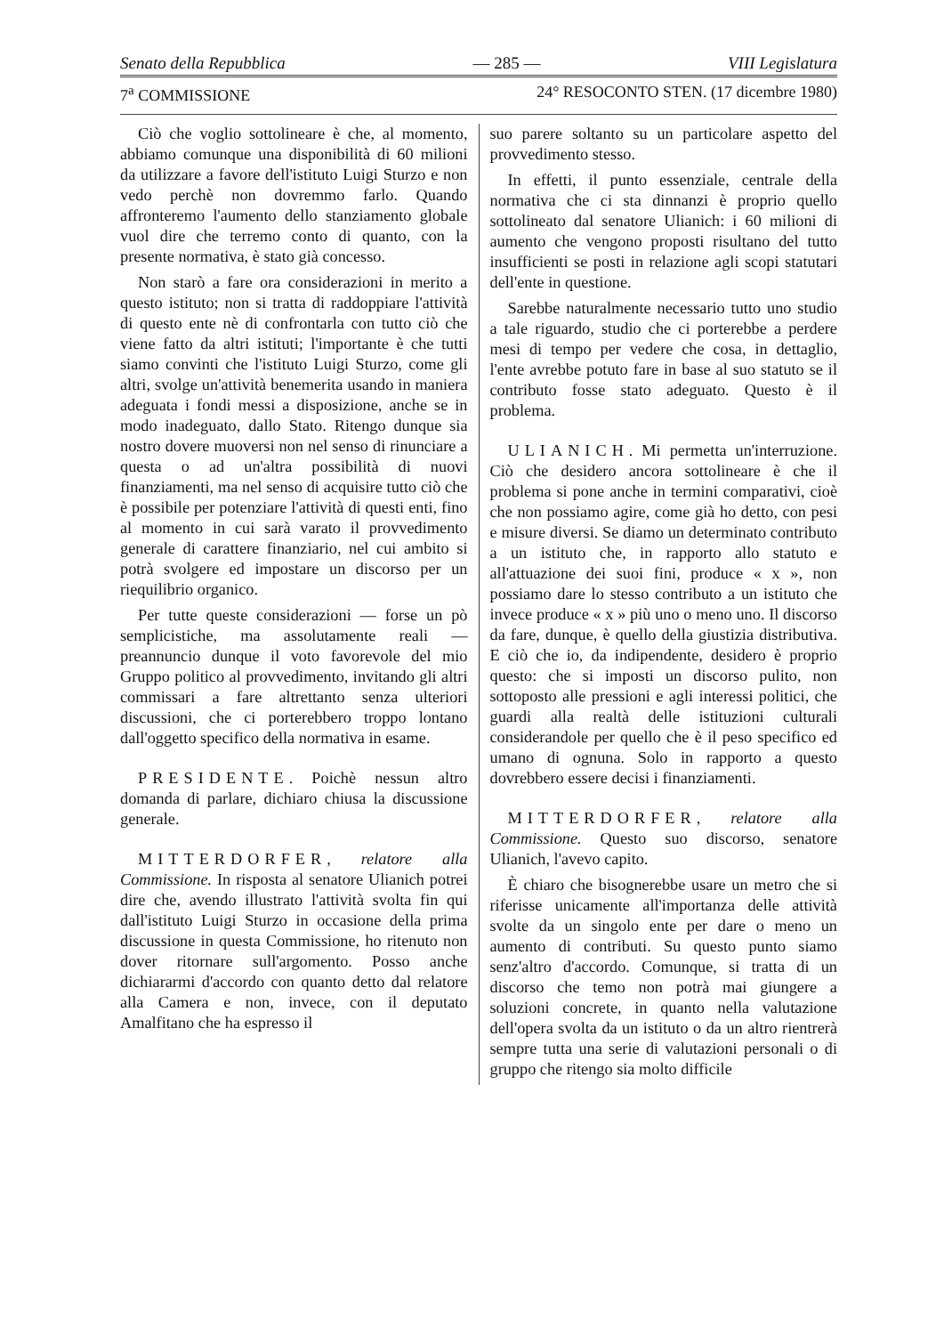Senato della Repubblica — 285 — VIII Legislatura
7<sup>a</sup> COMMISSIONE 24° RESOCONTO STEN. (17 dicembre 1980)
Ciò che voglio sottolineare è che, al momento, abbiamo comunque una disponibilità di 60 milioni da utilizzare a favore dell'istituto Luigi Sturzo e non vedo perchè non dovremmo farlo. Quando affronteremo l'aumento dello stanziamento globale vuol dire che terremo conto di quanto, con la presente normativa, è stato già concesso.
Non starò a fare ora considerazioni in merito a questo istituto; non si tratta di raddoppiare l'attività di questo ente nè di confrontarla con tutto ciò che viene fatto da altri istituti; l'importante è che tutti siamo convinti che l'istituto Luigi Sturzo, come gli altri, svolge un'attività benemerita usando in maniera adeguata i fondi messi a disposizione, anche se in modo inadeguato, dallo Stato. Ritengo dunque sia nostro dovere muoversi non nel senso di rinunciare a questa o ad un'altra possibilità di nuovi finanziamenti, ma nel senso di acquisire tutto ciò che è possibile per potenziare l'attività di questi enti, fino al momento in cui sarà varato il provvedimento generale di carattere finanziario, nel cui ambito si potrà svolgere ed impostare un discorso per un riequilibrio organico.
Per tutte queste considerazioni — forse un pò semplicistiche, ma assolutamente reali — preannuncio dunque il voto favorevole del mio Gruppo politico al provvedimento, invitando gli altri commissari a fare altrettanto senza ulteriori discussioni, che ci porterebbero troppo lontano dall'oggetto specifico della normativa in esame.
PRESIDENTE. Poichè nessun altro domanda di parlare, dichiaro chiusa la discussione generale.
MITTERDORFER, relatore alla Commissione. In risposta al senatore Ulianich potrei dire che, avendo illustrato l'attività svolta fin qui dall'istituto Luigi Sturzo in occasione della prima discussione in questa Commissione, ho ritenuto non dover ritornare sull'argomento. Posso anche dichiararmi d'accordo con quanto detto dal relatore alla Camera e non, invece, con il deputato Amalfitano che ha espresso il
suo parere soltanto su un particolare aspetto del provvedimento stesso.
In effetti, il punto essenziale, centrale della normativa che ci sta dinnanzi è proprio quello sottolineato dal senatore Ulianich: i 60 milioni di aumento che vengono proposti risultano del tutto insufficienti se posti in relazione agli scopi statutari dell'ente in questione.
Sarebbe naturalmente necessario tutto uno studio a tale riguardo, studio che ci porterebbe a perdere mesi di tempo per vedere che cosa, in dettaglio, l'ente avrebbe potuto fare in base al suo statuto se il contributo fosse stato adeguato. Questo è il problema.
ULIANICH. Mi permetta un'interruzione. Ciò che desidero ancora sottolineare è che il problema si pone anche in termini comparativi, cioè che non possiamo agire, come già ho detto, con pesi e misure diversi. Se diamo un determinato contributo a un istituto che, in rapporto allo statuto e all'attuazione dei suoi fini, produce « x », non possiamo dare lo stesso contributo a un istituto che invece produce « x » più uno o meno uno. Il discorso da fare, dunque, è quello della giustizia distributiva. E ciò che io, da indipendente, desidero è proprio questo: che si imposti un discorso pulito, non sottoposto alle pressioni e agli interessi politici, che guardi alla realtà delle istituzioni culturali considerandole per quello che è il peso specifico ed umano di ognuna. Solo in rapporto a questo dovrebbero essere decisi i finanziamenti.
MITTERDORFER, relatore alla Commissione. Questo suo discorso, senatore Ulianich, l'avevo capito.
È chiaro che bisognerebbe usare un metro che si riferisse unicamente all'importanza delle attività svolte da un singolo ente per dare o meno un aumento di contributi. Su questo punto siamo senz'altro d'accordo. Comunque, si tratta di un discorso che temo non potrà mai giungere a soluzioni concrete, in quanto nella valutazione dell'opera svolta da un istituto o da un altro rientrerà sempre tutta una serie di valutazioni personali o di gruppo che ritengo sia molto difficile